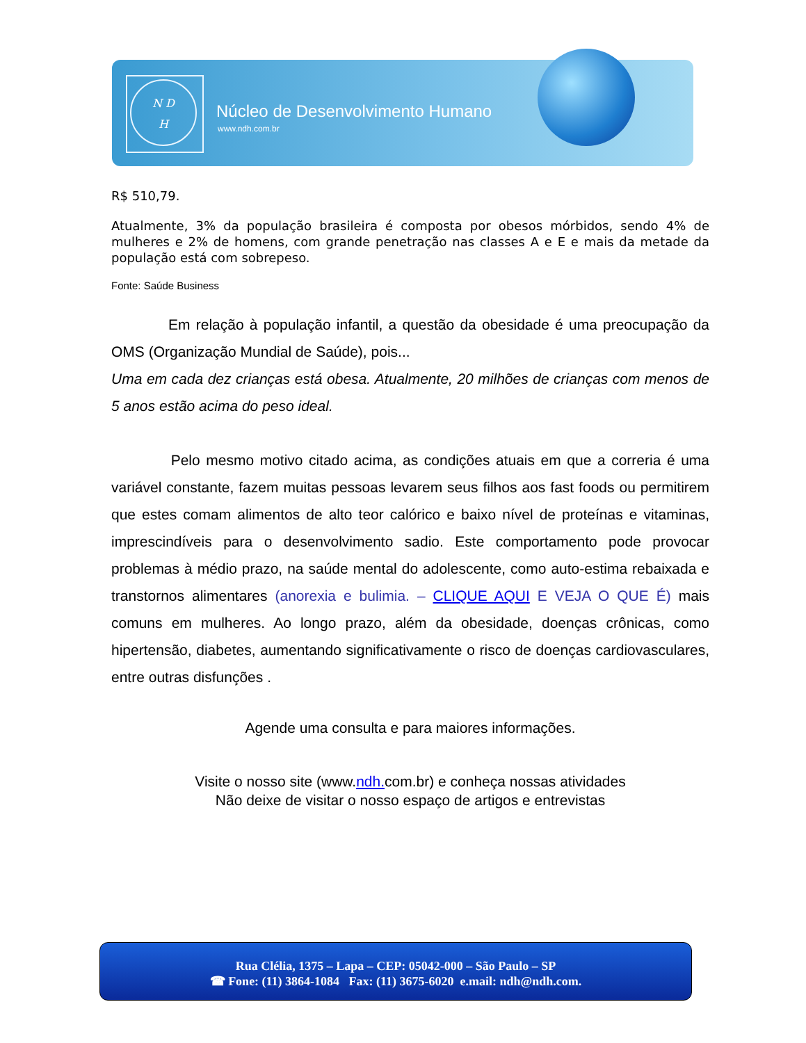N D
H
Núcleo de Desenvolvimento Humano
www.ndh.com.br
R$ 510,79.
Atualmente, 3% da população brasileira é composta por obesos mórbidos, sendo 4% de mulheres e 2% de homens, com grande penetração nas classes A e E e mais da metade da população está com sobrepeso.
Fonte: Saúde Business
Em relação à população infantil, a questão da obesidade é uma preocupação da OMS (Organização Mundial de Saúde), pois...
Uma em cada dez crianças está obesa. Atualmente, 20 milhões de crianças com menos de 5 anos estão acima do peso ideal.
Pelo mesmo motivo citado acima, as condições atuais em que a correria é uma variável constante, fazem muitas pessoas levarem seus filhos aos fast foods ou permitirem que estes comam alimentos de alto teor calórico e baixo nível de proteínas e vitaminas, imprescindíveis para o desenvolvimento sadio. Este comportamento pode provocar problemas à médio prazo, na saúde mental do adolescente, como auto-estima rebaixada e transtornos alimentares (anorexia e bulimia. – CLIQUE AQUI E VEJA O QUE É) mais comuns em mulheres. Ao longo prazo, além da obesidade, doenças crônicas, como hipertensão, diabetes, aumentando significativamente o risco de doenças cardiovasculares, entre outras disfunções .
Agende uma consulta e para maiores informações.
Visite o nosso site (www.ndh. com.br) e conheça nossas atividades
Não deixe de visitar o nosso espaço de artigos e entrevistas
Rua Clélia, 1375 – Lapa – CEP: 05042-000 – São Paulo – SP
☎ Fone: (11) 3864-1084 Fax: (11) 3675-6020 e.mail: ndh@ndh.com.